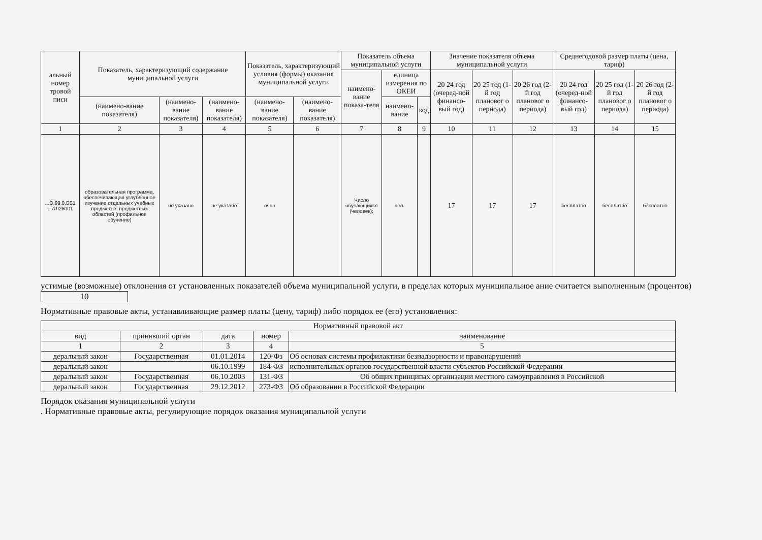| альный номер тровой писи | Показатель, характеризующий содержание муниципальной услуги | | | Показатель, характеризующий условия (формы) оказания муниципальной услуги | | Показатель объема муниципальной услуги | | | Значение показателя объема муниципальной услуги | | | Среднегодовой размер платы (цена, тариф) | | |
| --- | --- | --- | --- | --- | --- | --- | --- | --- | --- | --- | --- | --- | --- | --- |
| | | | | | | наимено-вание показа-теля | единица измерения по ОКЕИ | | 20 24 год (очеред-ной финансо-вый год) | 20 25 год (1-й год плановог о периода) | 20 26 год (2-й год плановог о периода) | 20 24 год (очеред-ной финансо-вый год) | 20 25 год (1-й год плановог о периода) | 20 26 год (2-й год плановог о периода) |
| | (наимено-вание показателя) | (наимено-вание показателя) | (наимено-вание показателя) | (наимено-вание показателя) | (наимено-вание показателя) | | наимено-вание | код | | | | | | |
| 1 | 2 | 3 | 4 | 5 | 6 | 7 | 8 | 9 | 10 | 11 | 12 | 13 | 14 | 15 |
| ...О.99.0.ББ1 ...АЛ26001 | образовательная программа, обеспечивающая углубленное изучение отдельных учебных предметов, предметных областей (профильное обучение) | не указано | не указано | очно | | Число обучающихся (человек); | чел. | | 17 | 17 | 17 | бесплатно | бесплатно | бесплатно |
устимые (возможные) отклонения от установленных показателей объема муниципальной услуги, в пределах которых муниципальное ание считается выполненным (процентов) 10
Нормативные правовые акты, устанавливающие размер платы (цену, тариф) либо порядок ее (его) установления:
| Нормативный правовой акт | | | | |
| вид | принявший орган | дата | номер | наименование |
| 1 | 2 | 3 | 4 | 5 |
| деральный закон | Государственная | 01.01.2014 | 120-Фз | Об основах системы профилактики безнадзорности и правонарушений |
| деральный закон | | 06.10.1999 | 184-ФЗ | исполнительных органов государственной власти субъектов Российской Федерации |
| деральный закон | Государственная | 06.10.2003 | 131-ФЗ | Об общих принципах организации местного самоуправления в Российской |
| деральный закон | Государственная | 29.12.2012 | 273-ФЗ | Об образовании в Российской Федерации |
Порядок оказания муниципальной услуги
. Нормативные правовые акты, регулирующие порядок оказания муниципальной услуги